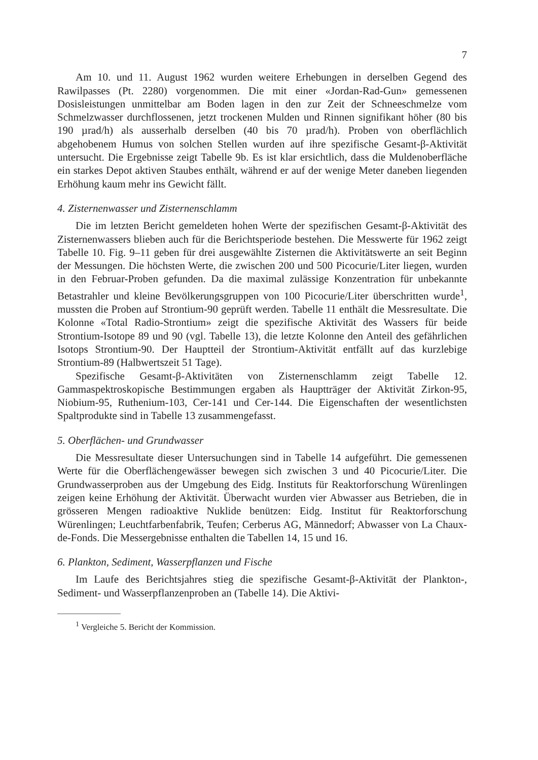7
Am 10. und 11. August 1962 wurden weitere Erhebungen in derselben Gegend des Rawilpasses (Pt. 2280) vorgenommen. Die mit einer «Jordan-Rad-Gun» gemessenen Dosisleistungen unmittelbar am Boden lagen in den zur Zeit der Schneeschmelze vom Schmelzwasser durchflossenen, jetzt trockenen Mulden und Rinnen signifikant höher (80 bis 190 µrad/h) als ausserhalb derselben (40 bis 70 µrad/h). Proben von oberflächlich abgehobenem Humus von solchen Stellen wurden auf ihre spezifische Gesamt-β-Aktivität untersucht. Die Ergebnisse zeigt Tabelle 9b. Es ist klar ersichtlich, dass die Muldenoberfläche ein starkes Depot aktiven Staubes enthält, während er auf der wenige Meter daneben liegenden Erhöhung kaum mehr ins Gewicht fällt.
4. Zisternenwasser und Zisternenschlamm
Die im letzten Bericht gemeldeten hohen Werte der spezifischen Gesamt-β-Aktivität des Zisternenwassers blieben auch für die Berichtsperiode bestehen. Die Messwerte für 1962 zeigt Tabelle 10. Fig. 9–11 geben für drei ausgewählte Zisternen die Aktivitätswerte an seit Beginn der Messungen. Die höchsten Werte, die zwischen 200 und 500 Picocurie/Liter liegen, wurden in den Februar-Proben gefunden. Da die maximal zulässige Konzentration für unbekannte Betastrahler und kleine Bevölkerungsgruppen von 100 Picocurie/Liter überschritten wurde<sup>1</sup>, mussten die Proben auf Strontium-90 geprüft werden. Tabelle 11 enthält die Messresultate. Die Kolonne «Total Radio-Strontium» zeigt die spezifische Aktivität des Wassers für beide Strontium-Isotope 89 und 90 (vgl. Tabelle 13), die letzte Kolonne den Anteil des gefährlichen Isotops Strontium-90. Der Hauptteil der Strontium-Aktivität entfällt auf das kurzlebige Strontium-89 (Halbwertszeit 51 Tage).
Spezifische Gesamt-β-Aktivitäten von Zisternenschlamm zeigt Tabelle 12. Gammaspektroskopische Bestimmungen ergaben als Hauptträger der Aktivität Zirkon-95, Niobium-95, Ruthenium-103, Cer-141 und Cer-144. Die Eigenschaften der wesentlichsten Spaltprodukte sind in Tabelle 13 zusammengefasst.
5. Oberflächen- und Grundwasser
Die Messresultate dieser Untersuchungen sind in Tabelle 14 aufgeführt. Die gemessenen Werte für die Oberflächengewässer bewegen sich zwischen 3 und 40 Picocurie/Liter. Die Grundwasserproben aus der Umgebung des Eidg. Instituts für Reaktorforschung Würenlingen zeigen keine Erhöhung der Aktivität. Überwacht wurden vier Abwasser aus Betrieben, die in grösseren Mengen radioaktive Nuklide benützen: Eidg. Institut für Reaktorforschung Würenlingen; Leuchtfarbenfabrik, Teufen; Cerberus AG, Männedorf; Abwasser von La Chaux-de-Fonds. Die Messergebnisse enthalten die Tabellen 14, 15 und 16.
6. Plankton, Sediment, Wasserpflanzen und Fische
Im Laufe des Berichtsjahres stieg die spezifische Gesamt-β-Aktivität der Plankton-, Sediment- und Wasserpflanzenproben an (Tabelle 14). Die Aktivi-
<sup>1</sup> Vergleiche 5. Bericht der Kommission.